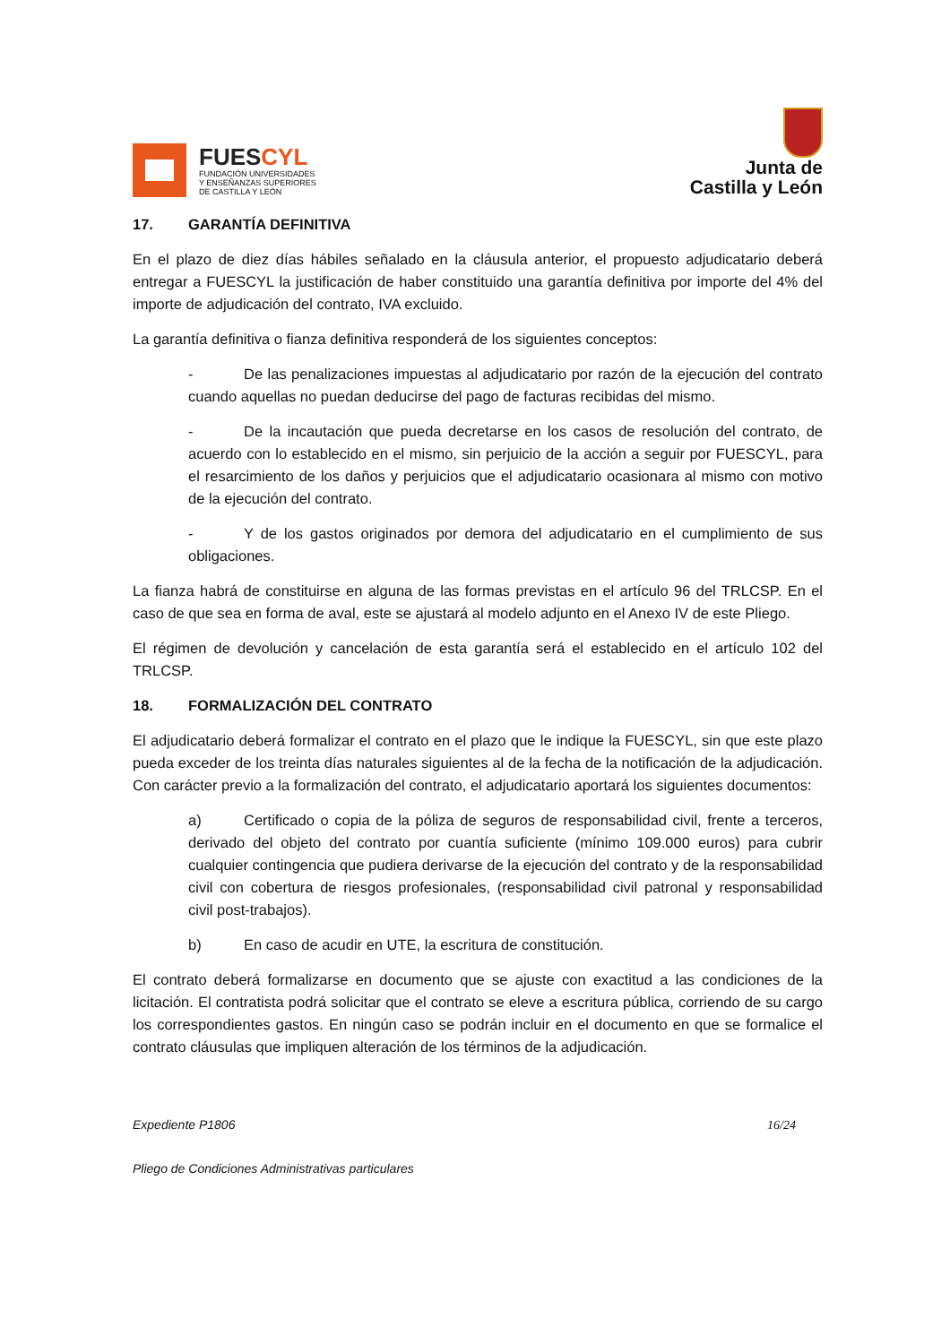FUESCYL
FUNDACIÓN UNIVERSIDADES
Y ENSEÑANZAS SUPERIORES
DE CASTILLA Y LEÓN
Junta de
Castilla y León
17. GARANTÍA DEFINITIVA
En el plazo de diez días hábiles señalado en la cláusula anterior, el propuesto adjudicatario deberá entregar a FUESCYL la justificación de haber constituido una garantía definitiva por importe del 4% del importe de adjudicación del contrato, IVA excluido.
La garantía definitiva o fianza definitiva responderá de los siguientes conceptos:
- De las penalizaciones impuestas al adjudicatario por razón de la ejecución del contrato cuando aquellas no puedan deducirse del pago de facturas recibidas del mismo.
- De la incautación que pueda decretarse en los casos de resolución del contrato, de acuerdo con lo establecido en el mismo, sin perjuicio de la acción a seguir por FUESCYL, para el resarcimiento de los daños y perjuicios que el adjudicatario ocasionara al mismo con motivo de la ejecución del contrato.
- Y de los gastos originados por demora del adjudicatario en el cumplimiento de sus obligaciones.
La fianza habrá de constituirse en alguna de las formas previstas en el artículo 96 del TRLCSP. En el caso de que sea en forma de aval, este se ajustará al modelo adjunto en el Anexo IV de este Pliego.
El régimen de devolución y cancelación de esta garantía será el establecido en el artículo 102 del TRLCSP.
18. FORMALIZACIÓN DEL CONTRATO
El adjudicatario deberá formalizar el contrato en el plazo que le indique la FUESCYL, sin que este plazo pueda exceder de los treinta días naturales siguientes al de la fecha de la notificación de la adjudicación. Con carácter previo a la formalización del contrato, el adjudicatario aportará los siguientes documentos:
a) Certificado o copia de la póliza de seguros de responsabilidad civil, frente a terceros, derivado del objeto del contrato por cuantía suficiente (mínimo 109.000 euros) para cubrir cualquier contingencia que pudiera derivarse de la ejecución del contrato y de la responsabilidad civil con cobertura de riesgos profesionales, (responsabilidad civil patronal y responsabilidad civil post-trabajos).
b) En caso de acudir en UTE, la escritura de constitución.
El contrato deberá formalizarse en documento que se ajuste con exactitud a las condiciones de la licitación. El contratista podrá solicitar que el contrato se eleve a escritura pública, corriendo de su cargo los correspondientes gastos. En ningún caso se podrán incluir en el documento en que se formalice el contrato cláusulas que impliquen alteración de los términos de la adjudicación.
Expediente P1806 16/24
Pliego de Condiciones Administrativas particulares